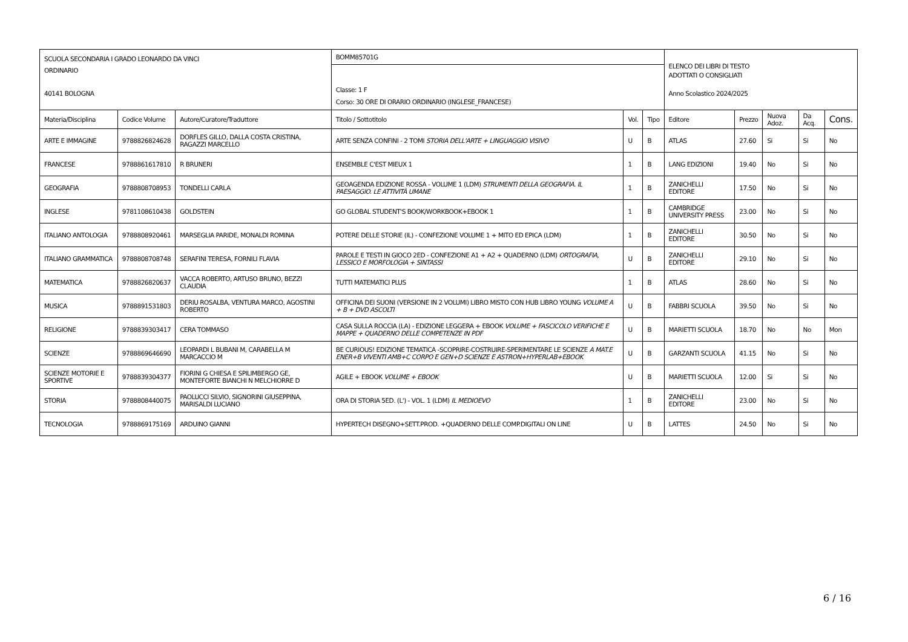| SCUOLA SECONDARIA I GRADO LEONARDO DA VINCI ORDINARIO 40141 BOLOGNA | | | BOMM85701G | | | ELENCO DEI LIBRI DI TESTO ADOTTATI O CONSIGLIATI Anno Scolastico 2024/2025 | | | | |
| | | | Classe: 1 F Corso: 30 ORE DI ORARIO ORDINARIO (INGLESE_FRANCESE) | | | | | | | |
| Materia/Disciplina | Codice Volume | Autore/Curatore/Traduttore | Titolo / Sottotitolo | Vol. | Tipo | Editore | Prezzo | Nuova Adoz. | Da Acq. | Cons. |
| ARTE E IMMAGINE | 9788826824628 | DORFLES GILLO, DALLA COSTA CRISTINA, RAGAZZI MARCELLO | ARTE SENZA CONFINI - 2 TOMI STORIA DELL'ARTE + LINGUAGGIO VISIVO | U | B | ATLAS | 27.60 | Si | Si | No |
| FRANCESE | 9788861617810 | R BRUNERI | ENSEMBLE C'EST MIEUX 1 | 1 | B | LANG EDIZIONI | 19.40 | No | Si | No |
| GEOGRAFIA | 9788808708953 | TONDELLI CARLA | GEOAGENDA EDIZIONE ROSSA - VOLUME 1 (LDM) STRUMENTI DELLA GEOGRAFIA. IL PAESAGGIO. LE ATTIVITÀ UMANE | 1 | B | ZANICHELLI EDITORE | 17.50 | No | Si | No |
| INGLESE | 9781108610438 | GOLDSTEIN | GO GLOBAL STUDENT'S BOOK/WORKBOOK+EBOOK 1 | 1 | B | CAMBRIDGE UNIVERSITY PRESS | 23.00 | No | Si | No |
| ITALIANO ANTOLOGIA | 9788808920461 | MARSEGLIA PARIDE, MONALDI ROMINA | POTERE DELLE STORIE (IL) - CONFEZIONE VOLUME 1 + MITO ED EPICA (LDM) | 1 | B | ZANICHELLI EDITORE | 30.50 | No | Si | No |
| ITALIANO GRAMMATICA | 9788808708748 | SERAFINI TERESA, FORNILI FLAVIA | PAROLE E TESTI IN GIOCO 2ED - CONFEZIONE A1 + A2 + QUADERNO (LDM) ORTOGRAFIA, LESSICO E MORFOLOGIA + SINTASSI | U | B | ZANICHELLI EDITORE | 29.10 | No | Si | No |
| MATEMATICA | 9788826820637 | VACCA ROBERTO, ARTUSO BRUNO, BEZZI CLAUDIA | TUTTI MATEMATICI PLUS | 1 | B | ATLAS | 28.60 | No | Si | No |
| MUSICA | 9788891531803 | DERIU ROSALBA, VENTURA MARCO, AGOSTINI ROBERTO | OFFICINA DEI SUONI (VERSIONE IN 2 VOLUMI) LIBRO MISTO CON HUB LIBRO YOUNG VOLUME A + B + DVD ASCOLTI | U | B | FABBRI SCUOLA | 39.50 | No | Si | No |
| RELIGIONE | 9788839303417 | CERA TOMMASO | CASA SULLA ROCCIA (LA) - EDIZIONE LEGGERA + EBOOK VOLUME + FASCICOLO VERIFICHE E MAPPE + QUADERNO DELLE COMPETENZE IN PDF | U | B | MARIETTI SCUOLA | 18.70 | No | No | Mon |
| SCIENZE | 9788869646690 | LEOPARDI L BUBANI M, CARABELLA M MARCACCIO M | BE CURIOUS! EDIZIONE TEMATICA -SCOPRIRE-COSTRUIRE-SPERIMENTARE LE SCIENZE A MAT.E ENER+B VIVENTI AMB+C CORPO E GEN+D SCIENZE E ASTRON+HYPERLAB+EBOOK | U | B | GARZANTI SCUOLA | 41.15 | No | Si | No |
| SCIENZE MOTORIE E SPORTIVE | 9788839304377 | FIORINI G CHIESA E SPILIMBERGO GE, MONTEFORTE BIANCHI N MELCHIORRE D | AGILE + EBOOK VOLUME + EBOOK | U | B | MARIETTI SCUOLA | 12.00 | Si | Si | No |
| STORIA | 9788808440075 | PAOLUCCI SILVIO, SIGNORINI GIUSEPPINA, MARISALDI LUCIANO | ORA DI STORIA 5ED. (L') - VOL. 1 (LDM) IL MEDIOEVO | 1 | B | ZANICHELLI EDITORE | 23.00 | No | Si | No |
| TECNOLOGIA | 9788869175169 | ARDUINO GIANNI | HYPERTECH DISEGNO+SETT.PROD. +QUADERNO DELLE COMP.DIGITALI ON LINE | U | B | LATTES | 24.50 | No | Si | No |
6 / 16